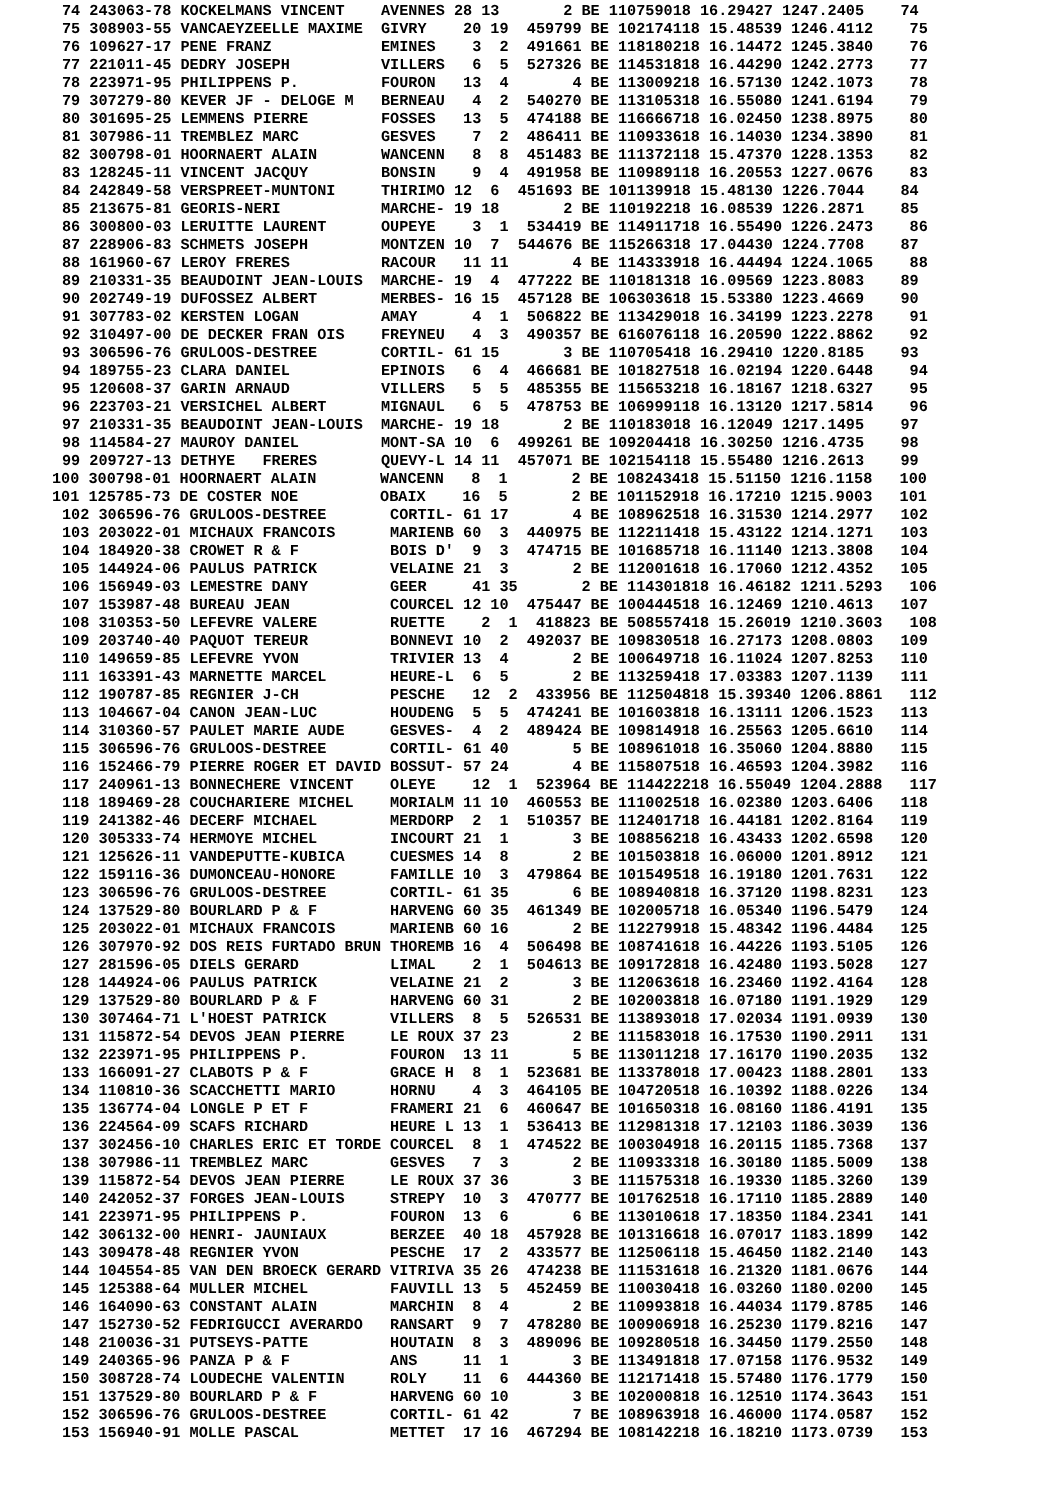74 243063-78 KOCKELMANS VINCENT    AVENNES 28 13       2 BE 110759018 16.29427 1247.2405    74
75 308903-55 VANCAEYZEELLE MAXIME  GIVRY    20 19  459799 BE 102174118 15.48539 1246.4112    75
76 109627-17 PENE FRANZ            EMINES    3  2  491661 BE 118180218 16.14472 1245.3840    76
77 221011-45 DEDRY JOSEPH          VILLERS   6  5  527326 BE 114531818 16.44290 1242.2773    77
78 223971-95 PHILIPPENS P.         FOURON   13  4       4 BE 113009218 16.57130 1242.1073    78
79 307279-80 KEVER JF - DELOGE M   BERNEAU   4  2  540270 BE 113105318 16.55080 1241.6194    79
80 301695-25 LEMMENS PIERRE        FOSSES   13  5  474188 BE 116666718 16.02450 1238.8975    80
81 307986-11 TREMBLEZ MARC         GESVES    7  2  486411 BE 110933618 16.14030 1234.3890    81
82 300798-01 HOORNAERT ALAIN       WANCENN   8  8  451483 BE 111372118 15.47370 1228.1353    82
83 128245-11 VINCENT JACQUY        BONSIN    9  4  491958 BE 110989118 16.20553 1227.0676    83
84 242849-58 VERSPREET-MUNTONI     THIRIMO 12  6  451693 BE 101139918 15.48130 1226.7044    84
85 213675-81 GEORIS-NERI           MARCHE- 19 18       2 BE 110192218 16.08539 1226.2871    85
86 300800-03 LERUITTE LAURENT      OUPEYE    3  1  534419 BE 114911718 16.55490 1226.2473    86
87 228906-83 SCHMETS JOSEPH        MONTZEN 10  7  544676 BE 115266318 17.04430 1224.7708    87
88 161960-67 LEROY FRERES          RACOUR   11 11       4 BE 114333918 16.44494 1224.1065    88
89 210331-35 BEAUDOINT JEAN-LOUIS  MARCHE- 19  4  477222 BE 110181318 16.09569 1223.8083    89
90 202749-19 DUFOSSEZ ALBERT       MERBES- 16 15  457128 BE 106303618 15.53380 1223.4669    90
91 307783-02 KERSTEN LOGAN         AMAY      4  1  506822 BE 113429018 16.34199 1223.2278    91
92 310497-00 DE DECKER FRAN OIS    FREYNEU   4  3  490357 BE 616076118 16.20590 1222.8862    92
93 306596-76 GRULOOS-DESTREE       CORTIL- 61 15       3 BE 110705418 16.29410 1220.8185    93
94 189755-23 CLARA DANIEL          EPINOIS   6  4  466681 BE 101827518 16.02194 1220.6448    94
95 120608-37 GARIN ARNAUD          VILLERS   5  5  485355 BE 115653218 16.18167 1218.6327    95
96 223703-21 VERSICHEL ALBERT      MIGNAUL   6  5  478753 BE 106999118 16.13120 1217.5814    96
97 210331-35 BEAUDOINT JEAN-LOUIS  MARCHE- 19 18       2 BE 110183018 16.12049 1217.1495    97
98 114584-27 MAUROY DANIEL         MONT-SA 10  6  499261 BE 109204418 16.30250 1216.4735    98
99 209727-13 DETHYE   FRERES       QUEVY-L 14 11  457071 BE 102154118 15.55480 1216.2613    99
100 300798-01 HOORNAERT ALAIN       WANCENN   8  1       2 BE 108243418 15.51150 1216.1158   100
101 125785-73 DE COSTER NOE         OBAIX    16  5       2 BE 101152918 16.17210 1215.9003   101
102 306596-76 GRULOOS-DESTREE       CORTIL- 61 17       4 BE 108962518 16.31530 1214.2977   102
103 203022-01 MICHAUX FRANCOIS      MARIENB 60  3  440975 BE 112211418 15.43122 1214.1271   103
104 184920-38 CROWET R & F          BOIS D'  9  3  474715 BE 101685718 16.11140 1213.3808   104
105 144924-06 PAULUS PATRICK        VELAINE 21  3       2 BE 112001618 16.17060 1212.4352   105
106 156949-03 LEMESTRE DANY         GEER     41 35       2 BE 114301818 16.46182 1211.5293   106
107 153987-48 BUREAU JEAN           COURCEL 12 10  475447 BE 100444518 16.12469 1210.4613   107
108 310353-50 LEFEVRE VALERE        RUETTE    2  1  418823 BE 508557418 15.26019 1210.3603   108
109 203740-40 PAQUOT TEREUR         BONNEVI 10  2  492037 BE 109830518 16.27173 1208.0803   109
110 149659-85 LEFEVRE YVON          TRIVIER 13  4       2 BE 100649718 16.11024 1207.8253   110
111 163391-43 MARNETTE MARCEL       HEURE-L  6  5       2 BE 113259418 17.03383 1207.1139   111
112 190787-85 REGNIER J-CH          PESCHE   12  2  433956 BE 112504818 15.39340 1206.8861   112
113 104667-04 CANON JEAN-LUC        HOUDENG  5  5  474241 BE 101603818 16.13111 1206.1523   113
114 310360-57 PAULET MARIE AUDE     GESVES-  4  2  489424 BE 109814918 16.25563 1205.6610   114
115 306596-76 GRULOOS-DESTREE       CORTIL- 61 40       5 BE 108961018 16.35060 1204.8880   115
116 152466-79 PIERRE ROGER ET DAVID BOSSUT- 57 24       4 BE 115807518 16.46593 1204.3982   116
117 240961-13 BONNECHERE VINCENT    OLEYE    12  1  523964 BE 114422218 16.55049 1204.2888   117
118 189469-28 COUCHARIERE MICHEL    MORIALM 11 10  460553 BE 111002518 16.02380 1203.6406   118
119 241382-46 DECERF MICHAEL        MERDORP  2  1  510357 BE 112401718 16.44181 1202.8164   119
120 305333-74 HERMOYE MICHEL        INCOURT 21  1       3 BE 108856218 16.43433 1202.6598   120
121 125626-11 VANDEPUTTE-KUBICA     CUESMES 14  8       2 BE 101503818 16.06000 1201.8912   121
122 159116-36 DUMONCEAU-HONORE      FAMILLE 10  3  479864 BE 101549518 16.19180 1201.7631   122
123 306596-76 GRULOOS-DESTREE       CORTIL- 61 35       6 BE 108940818 16.37120 1198.8231   123
124 137529-80 BOURLARD P & F        HARVENG 60 35  461349 BE 102005718 16.05340 1196.5479   124
125 203022-01 MICHAUX FRANCOIS      MARIENB 60 16       2 BE 112279918 15.48342 1196.4484   125
126 307970-92 DOS REIS FURTADO BRUN THOREMB 16  4  506498 BE 108741618 16.44226 1193.5105   126
127 281596-05 DIELS GERARD          LIMAL    2  1  504613 BE 109172818 16.42480 1193.5028   127
128 144924-06 PAULUS PATRICK        VELAINE 21  2       3 BE 112063618 16.23460 1192.4164   128
129 137529-80 BOURLARD P & F        HARVENG 60 31       2 BE 102003818 16.07180 1191.1929   129
130 307464-71 L'HOEST PATRICK       VILLERS  8  5  526531 BE 113893018 17.02034 1191.0939   130
131 115872-54 DEVOS JEAN PIERRE     LE ROUX 37 23       2 BE 111583018 16.17530 1190.2911   131
132 223971-95 PHILIPPENS P.         FOURON  13 11       5 BE 113011218 17.16170 1190.2035   132
133 166091-27 CLABOTS P & F         GRACE H  8  1  523681 BE 113378018 17.00423 1188.2801   133
134 110810-36 SCACCHETTI MARIO      HORNU    4  3  464105 BE 104720518 16.10392 1188.0226   134
135 136774-04 LONGLE P ET F         FRAMERI 21  6  460647 BE 101650318 16.08160 1186.4191   135
136 224564-09 SCAFS RICHARD         HEURE L 13  1  536413 BE 112981318 17.12103 1186.3039   136
137 302456-10 CHARLES ERIC ET TORDE COURCEL  8  1  474522 BE 100304918 16.20115 1185.7368   137
138 307986-11 TREMBLEZ MARC         GESVES   7  3       2 BE 110933318 16.30180 1185.5009   138
139 115872-54 DEVOS JEAN PIERRE     LE ROUX 37 36       3 BE 111575318 16.19330 1185.3260   139
140 242052-37 FORGES JEAN-LOUIS     STREPY  10  3  470777 BE 101762518 16.17110 1185.2889   140
141 223971-95 PHILIPPENS P.         FOURON  13  6       6 BE 113010618 17.18350 1184.2341   141
142 306132-00 HENRI- JAUNIAUX       BERZEE  40 18  457928 BE 101316618 16.07017 1183.1899   142
143 309478-48 REGNIER YVON          PESCHE  17  2  433577 BE 112506118 15.46450 1182.2140   143
144 104554-85 VAN DEN BROECK GERARD VITRIVA 35 26  474238 BE 111531618 16.21320 1181.0676   144
145 125388-64 MULLER MICHEL         FAUVILL 13  5  452459 BE 110030418 16.03260 1180.0200   145
146 164090-63 CONSTANT ALAIN        MARCHIN  8  4       2 BE 110993818 16.44034 1179.8785   146
147 152730-52 FEDRIGUCCI AVERARDO   RANSART  9  7  478280 BE 100906918 16.25230 1179.8216   147
148 210036-31 PUTSEYS-PATTE         HOUTAIN  8  3  489096 BE 109280518 16.34450 1179.2550   148
149 240365-96 PANZA P & F           ANS     11  1       3 BE 113491818 17.07158 1176.9532   149
150 308728-74 LOUDECHE VALENTIN     ROLY    11  6  444360 BE 112171418 15.57480 1176.1779   150
151 137529-80 BOURLARD P & F        HARVENG 60 10       3 BE 102000818 16.12510 1174.3643   151
152 306596-76 GRULOOS-DESTREE       CORTIL- 61 42       7 BE 108963918 16.46000 1174.0587   152
153 156940-91 MOLLE PASCAL          METTET  17 16  467294 BE 108142218 16.18210 1173.0739   153